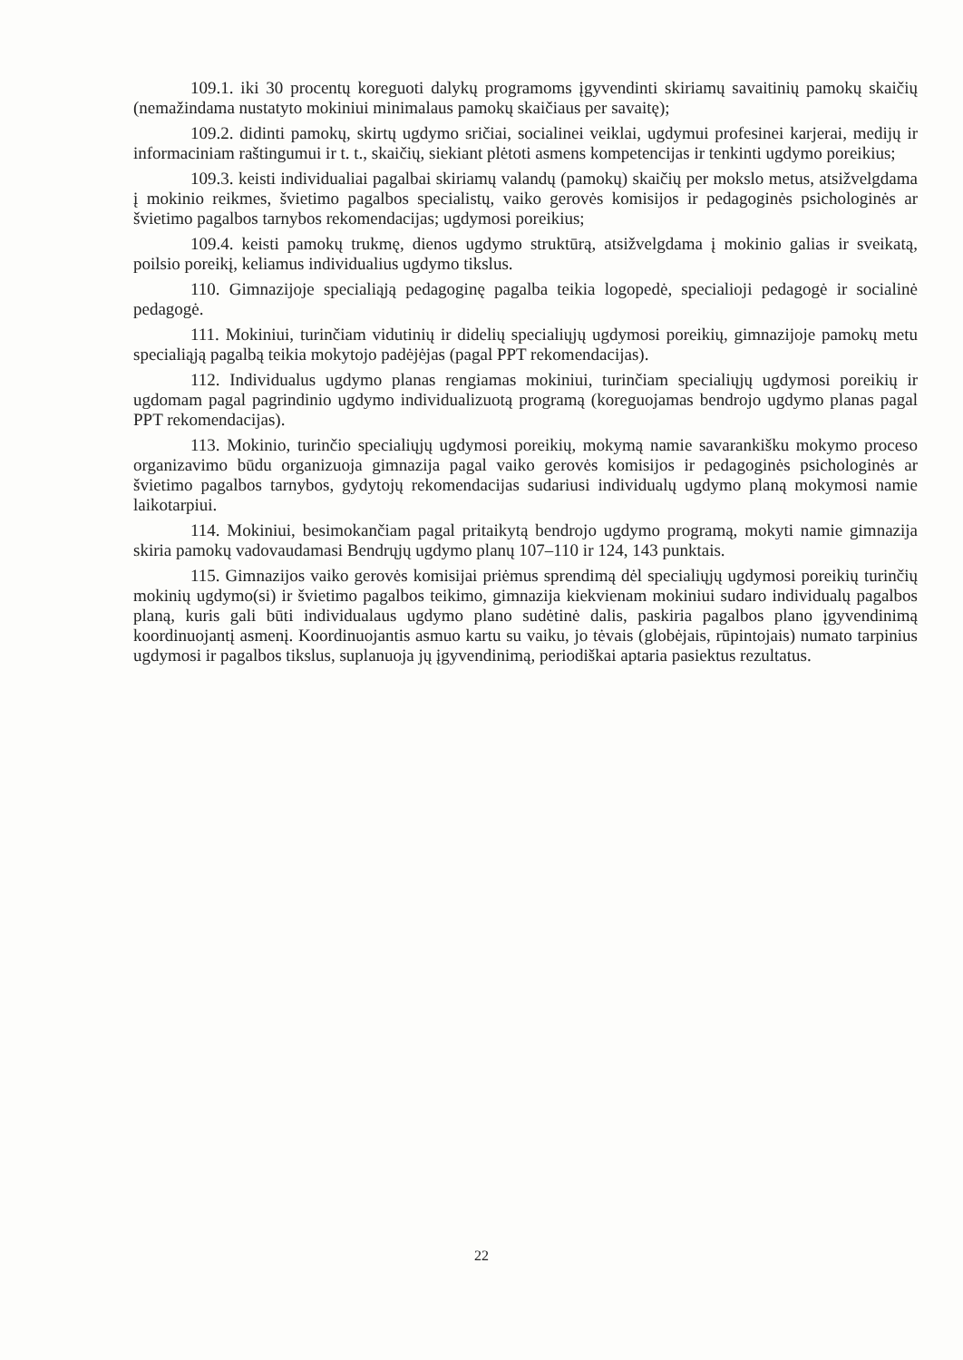109.1. iki 30 procentų koreguoti dalykų programoms įgyvendinti skiriamų savaitinių pamokų skaičių (nemažindama nustatyto mokiniui minimalaus pamokų skaičiaus per savaitę);
109.2. didinti pamokų, skirtų ugdymo sričiai, socialinei veiklai, ugdymui profesinei karjerai, medijų ir informaciniam raštingumui ir t. t., skaičių, siekiant plėtoti asmens kompetencijas ir tenkinti ugdymo poreikius;
109.3. keisti individualiai pagalbai skiriamų valandų (pamokų) skaičių per mokslo metus, atsižvelgdama į mokinio reikmes, švietimo pagalbos specialistų, vaiko gerovės komisijos ir pedagoginės psichologinės ar švietimo pagalbos tarnybos rekomendacijas; ugdymosi poreikius;
109.4. keisti pamokų trukmę, dienos ugdymo struktūrą, atsižvelgdama į mokinio galias ir sveikatą, poilsio poreikį, keliamus individualius ugdymo tikslus.
110. Gimnazijoje specialiąją pedagoginę pagalba teikia logopedė, specialioji pedagogė ir socialinė pedagogė.
111. Mokiniui, turinčiam vidutinių ir didelių specialiųjų ugdymosi poreikių, gimnazijoje pamokų metu specialiąją pagalbą teikia mokytojo padėjėjas (pagal PPT rekomendacijas).
112. Individualus ugdymo planas rengiamas mokiniui, turinčiam specialiųjų ugdymosi poreikių ir ugdomam pagal pagrindinio ugdymo individualizuotą programą (koreguojamas bendrojo ugdymo planas pagal PPT rekomendacijas).
113. Mokinio, turinčio specialiųjų ugdymosi poreikių, mokymą namie savarankišku mokymo proceso organizavimo būdu organizuoja gimnazija pagal vaiko gerovės komisijos ir pedagoginės psichologinės ar švietimo pagalbos tarnybos, gydytojų rekomendacijas sudariusi individualų ugdymo planą mokymosi namie laikotarpiui.
114. Mokiniui, besimokančiam pagal pritaikytą bendrojo ugdymo programą, mokyti namie gimnazija skiria pamokų vadovaudamasi Bendrųjų ugdymo planų 107–110 ir 124, 143 punktais.
115. Gimnazijos vaiko gerovės komisijai priėmus sprendimą dėl specialiųjų ugdymosi poreikių turinčių mokinių ugdymo(si) ir švietimo pagalbos teikimo, gimnazija kiekvienam mokiniui sudaro individualų pagalbos planą, kuris gali būti individualaus ugdymo plano sudėtinė dalis, paskiria pagalbos plano įgyvendinimą koordinuojantį asmenį. Koordinuojantis asmuo kartu su vaiku, jo tėvais (globėjais, rūpintojais) numato tarpinius ugdymosi ir pagalbos tikslus, suplanuoja jų įgyvendinimą, periodiškai aptaria pasiektus rezultatus.
22